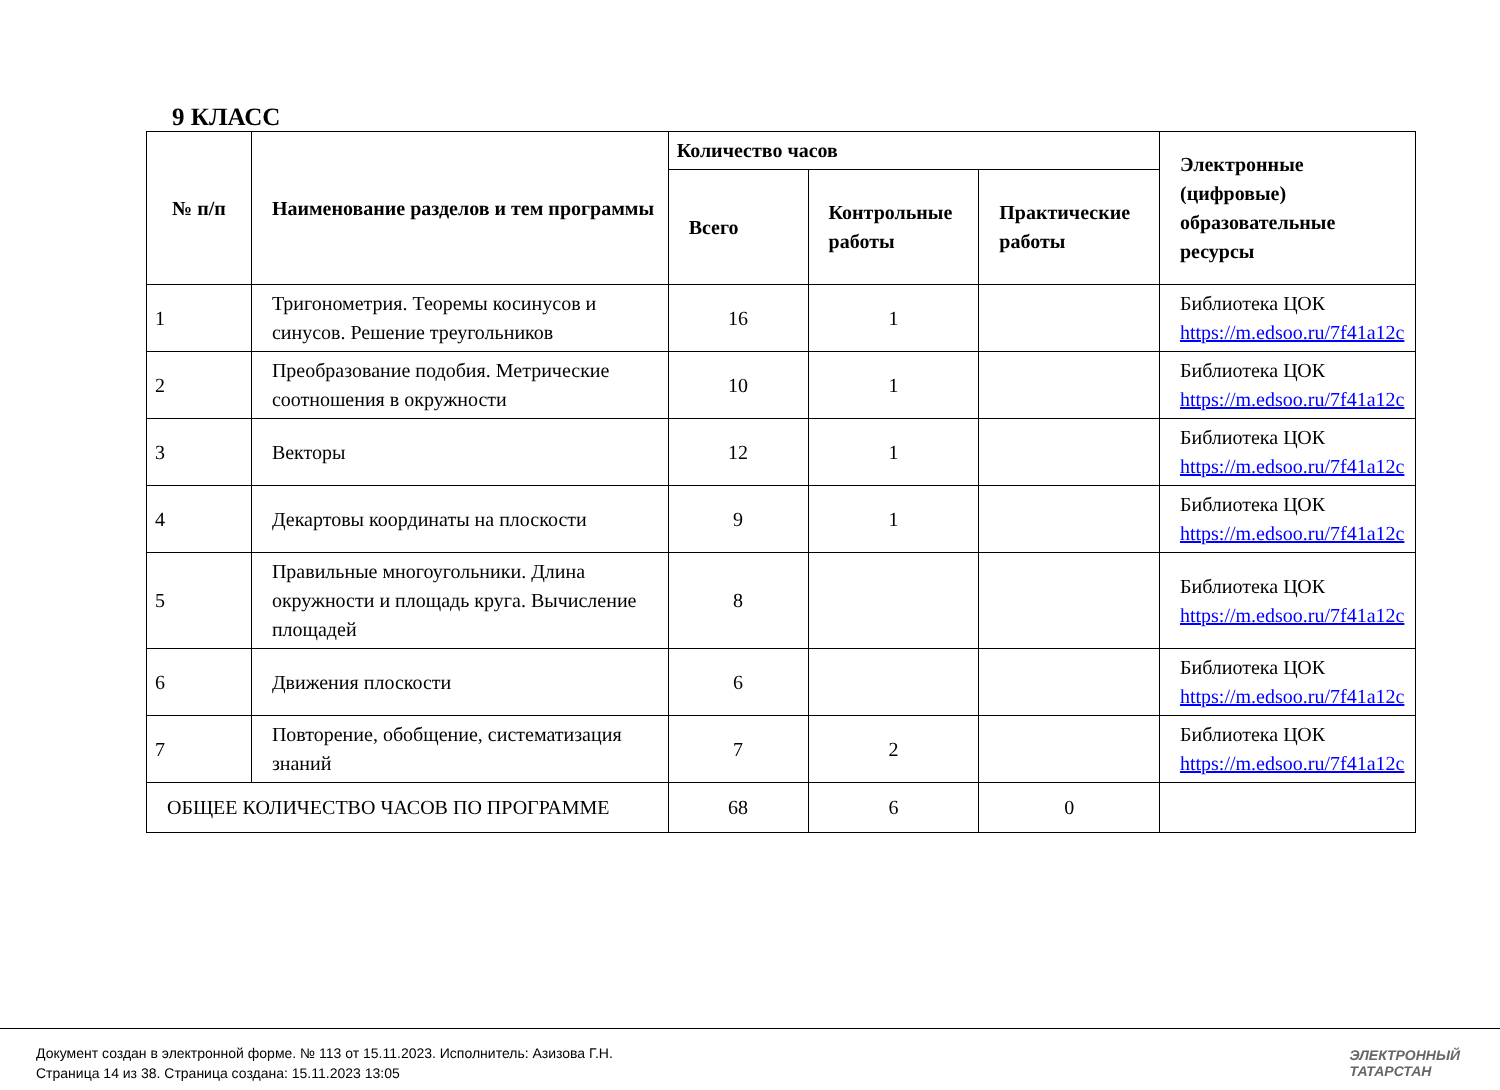9 КЛАСС
| № п/п | Наименование разделов и тем программы | Количество часов | | | Электронные (цифровые) образовательные ресурсы |
| --- | --- | --- | --- | --- | --- |
| | | Всего | Контрольные работы | Практические работы | |
| 1 | Тригонометрия. Теоремы косинусов и синусов. Решение треугольников | 16 | 1 | | Библиотека ЦОК https://m.edsoo.ru/7f41a12c |
| 2 | Преобразование подобия. Метрические соотношения в окружности | 10 | 1 | | Библиотека ЦОК https://m.edsoo.ru/7f41a12c |
| 3 | Векторы | 12 | 1 | | Библиотека ЦОК https://m.edsoo.ru/7f41a12c |
| 4 | Декартовы координаты на плоскости | 9 | 1 | | Библиотека ЦОК https://m.edsoo.ru/7f41a12c |
| 5 | Правильные многоугольники. Длина окружности и площадь круга. Вычисление площадей | 8 | | | Библиотека ЦОК https://m.edsoo.ru/7f41a12c |
| 6 | Движения плоскости | 6 | | | Библиотека ЦОК https://m.edsoo.ru/7f41a12c |
| 7 | Повторение, обобщение, систематизация знаний | 7 | 2 | | Библиотека ЦОК https://m.edsoo.ru/7f41a12c |
| ОБЩЕЕ КОЛИЧЕСТВО ЧАСОВ ПО ПРОГРАММЕ | | 68 | 6 | 0 | |
Документ создан в электронной форме. № 113 от 15.11.2023. Исполнитель: Азизова Г.Н.
Страница 14 из 38. Страница создана: 15.11.2023 13:05
ЭЛЕКТРОННЫЙ
ТАТАРСТАН